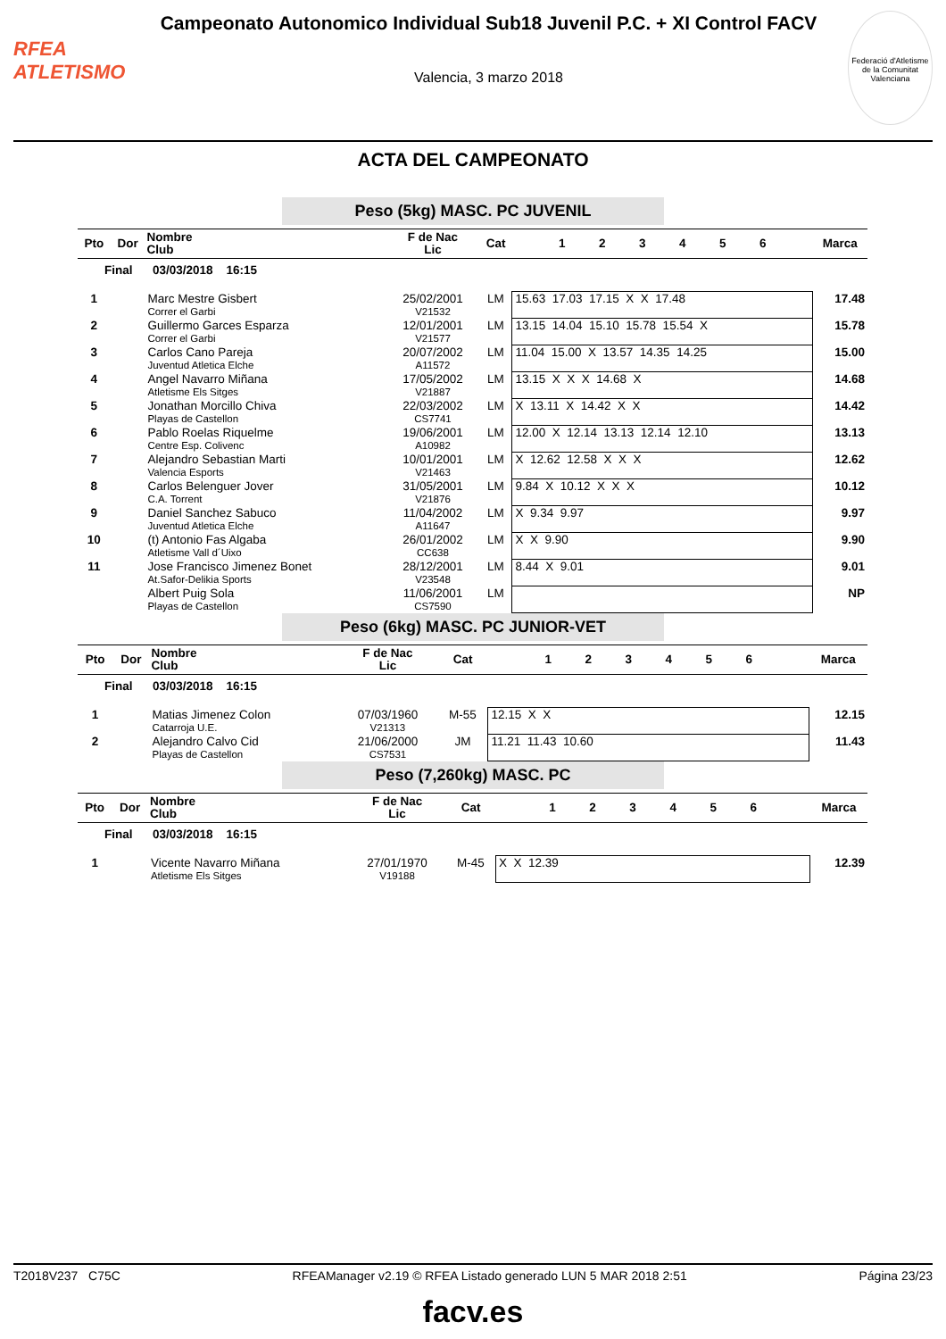RFEA
ATLETISMO
Campeonato Autonomico Individual Sub18 Juvenil P.C. + XI Control FACV
Valencia, 3 marzo 2018
Federació d'Atletisme de la Comunitat Valenciana
ACTA DEL CAMPEONATO
Peso (5kg) MASC. PC JUVENIL
| Pto | Dor | Nombre Club | F de Nac Lic | Cat | 1 2 3 4 5 6 | Marca |
| --- | --- | --- | --- | --- | --- | --- |
| Final 03/03/2018 16:15 | | | | | | |
| 1 | | Marc Mestre Gisbert Correr el Garbi | 25/02/2001 V21532 | LM | 15.63 17.03 17.15 X X 17.48 | 17.48 |
| 2 | | Guillermo Garces Esparza Correr el Garbi | 12/01/2001 V21577 | LM | 13.15 14.04 15.10 15.78 15.54 X | 15.78 |
| 3 | | Carlos Cano Pareja Juventud Atletica Elche | 20/07/2002 A11572 | LM | 11.04 15.00 X 13.57 14.35 14.25 | 15.00 |
| 4 | | Angel Navarro Miñana Atletisme Els Sitges | 17/05/2002 V21887 | LM | 13.15 X X X 14.68 X | 14.68 |
| 5 | | Jonathan Morcillo Chiva Playas de Castellon | 22/03/2002 CS7741 | LM | X 13.11 X 14.42 X X | 14.42 |
| 6 | | Pablo Roelas Riquelme Centre Esp. Colivenc | 19/06/2001 A10982 | LM | 12.00 X 12.14 13.13 12.14 12.10 | 13.13 |
| 7 | | Alejandro Sebastian Marti Valencia Esports | 10/01/2001 V21463 | LM | X 12.62 12.58 X X X | 12.62 |
| 8 | | Carlos Belenguer Jover C.A. Torrent | 31/05/2001 V21876 | LM | 9.84 X 10.12 X X X | 10.12 |
| 9 | | Daniel Sanchez Sabuco Juventud Atletica Elche | 11/04/2002 A11647 | LM | X 9.34 9.97 | 9.97 |
| 10 | | (t) Antonio Fas Algaba Atletisme Vall d´Uixo | 26/01/2002 CC638 | LM | X X 9.90 | 9.90 |
| 11 | | Jose Francisco Jimenez Bonet At.Safor-Delikia Sports | 28/12/2001 V23548 | LM | 8.44 X 9.01 | 9.01 |
| | | Albert Puig Sola Playas de Castellon | 11/06/2001 CS7590 | LM | | NP |
Peso (6kg) MASC. PC JUNIOR-VET
| Pto | Dor | Nombre Club | F de Nac Lic | Cat | 1 2 3 4 5 6 | Marca |
| --- | --- | --- | --- | --- | --- | --- |
| Final 03/03/2018 16:15 | | | | | | |
| 1 | | Matias Jimenez Colon Catarroja U.E. | 07/03/1960 V21313 | M-55 | 12.15 X X | 12.15 |
| 2 | | Alejandro Calvo Cid Playas de Castellon | 21/06/2000 CS7531 | JM | 11.21 11.43 10.60 | 11.43 |
Peso (7,260kg) MASC. PC
| Pto | Dor | Nombre Club | F de Nac Lic | Cat | 1 2 3 4 5 6 | Marca |
| --- | --- | --- | --- | --- | --- | --- |
| Final 03/03/2018 16:15 | | | | | | |
| 1 | | Vicente Navarro Miñana Atletisme Els Sitges | 27/01/1970 V19188 | M-45 | X X 12.39 | 12.39 |
T2018V237 C75C RFEAManager v2.19 © RFEA Listado generado LUN 5 MAR 2018 2:51 Página 23/23
facv.es